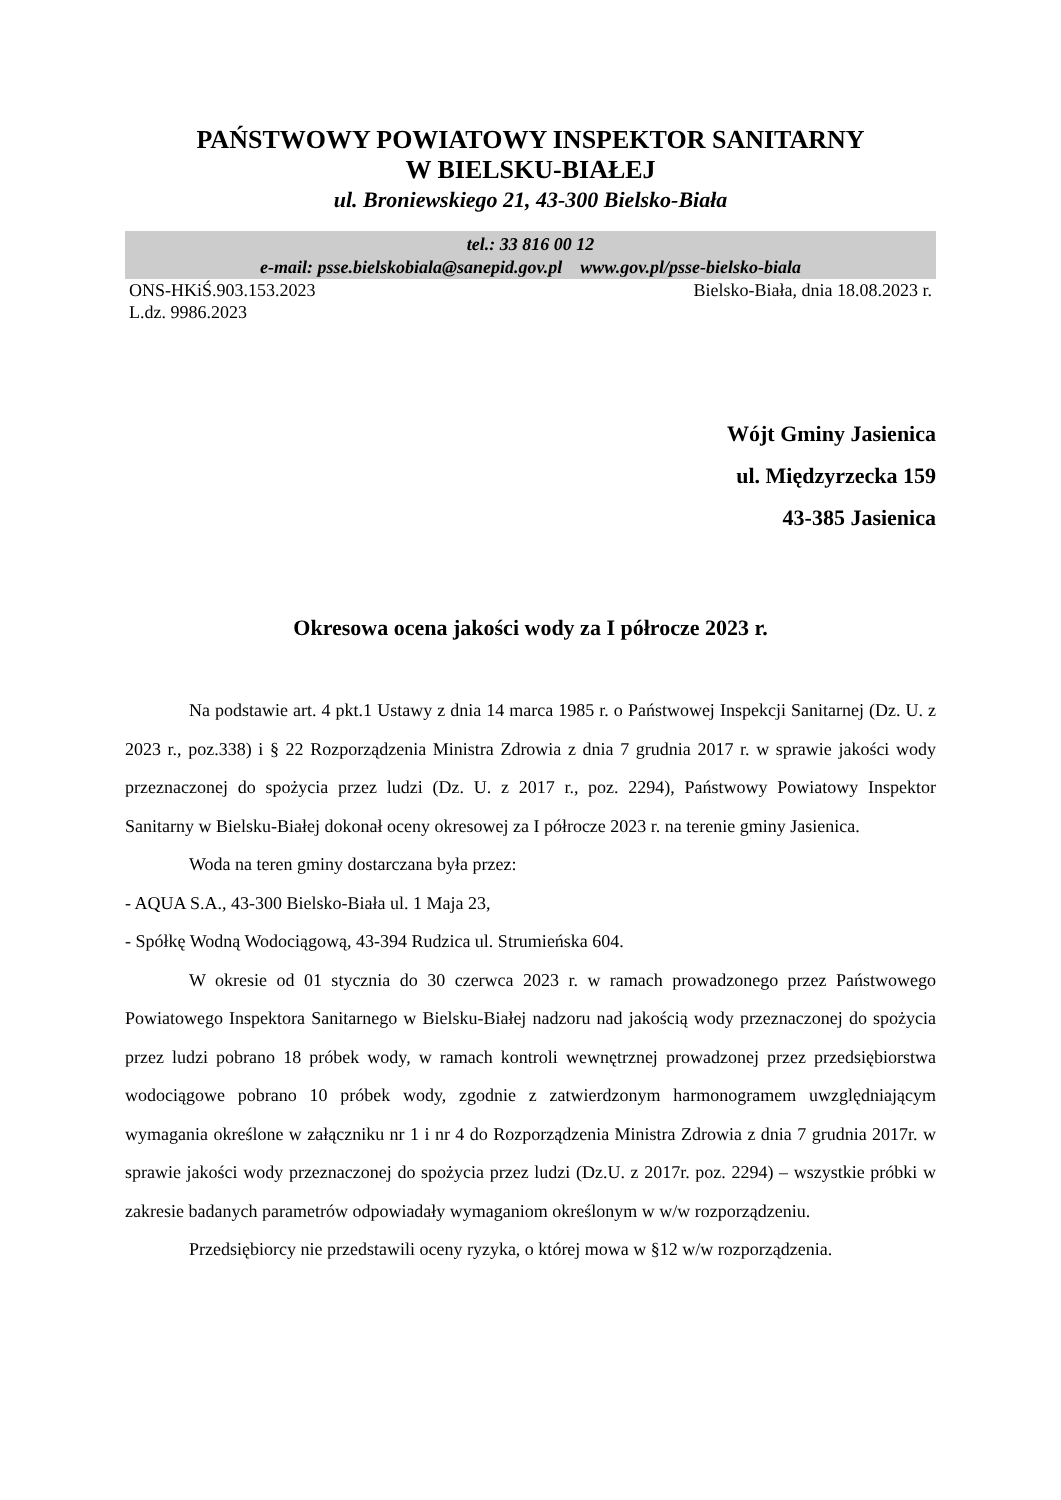PAŃSTWOWY POWIATOWY INSPEKTOR SANITARNY
W BIELSKU-BIAŁEJ
ul. Broniewskiego 21, 43-300 Bielsko-Biała
tel.: 33 816 00 12
e-mail: psse.bielskobiala@sanepid.gov.pl www.gov.pl/psse-bielsko-biala
ONS-HKiŚ.903.153.2023 Bielsko-Biała, dnia 18.08.2023 r.
L.dz. 9986.2023
Wójt Gminy Jasienica
ul. Międzyrzecka 159
43-385 Jasienica
Okresowa ocena jakości wody za I półrocze 2023 r.
Na podstawie art. 4 pkt.1 Ustawy z dnia 14 marca 1985 r. o Państwowej Inspekcji Sanitarnej (Dz. U. z 2023 r., poz.338) i § 22 Rozporządzenia Ministra Zdrowia z dnia 7 grudnia 2017 r. w sprawie jakości wody przeznaczonej do spożycia przez ludzi (Dz. U. z 2017 r., poz. 2294), Państwowy Powiatowy Inspektor Sanitarny w Bielsku-Białej dokonał oceny okresowej za I półrocze 2023 r. na terenie gminy Jasienica.
Woda na teren gminy dostarczana była przez:
- AQUA S.A., 43-300 Bielsko-Biała ul. 1 Maja 23,
- Spółkę Wodną Wodociągową, 43-394 Rudzica ul. Strumieńska 604.
W okresie od 01 stycznia do 30 czerwca 2023 r. w ramach prowadzonego przez Państwowego Powiatowego Inspektora Sanitarnego w Bielsku-Białej nadzoru nad jakością wody przeznaczonej do spożycia przez ludzi pobrano 18 próbek wody, w ramach kontroli wewnętrznej prowadzonej przez przedsiębiorstwa wodociągowe pobrano 10 próbek wody, zgodnie z zatwierdzonym harmonogramem uwzględniającym wymagania określone w załączniku nr 1 i nr 4 do Rozporządzenia Ministra Zdrowia z dnia 7 grudnia 2017r. w sprawie jakości wody przeznaczonej do spożycia przez ludzi (Dz.U. z 2017r. poz. 2294) – wszystkie próbki w zakresie badanych parametrów odpowiadały wymaganiom określonym w w/w rozporządzeniu.
Przedsiębiorcy nie przedstawili oceny ryzyka, o której mowa w §12 w/w rozporządzenia.